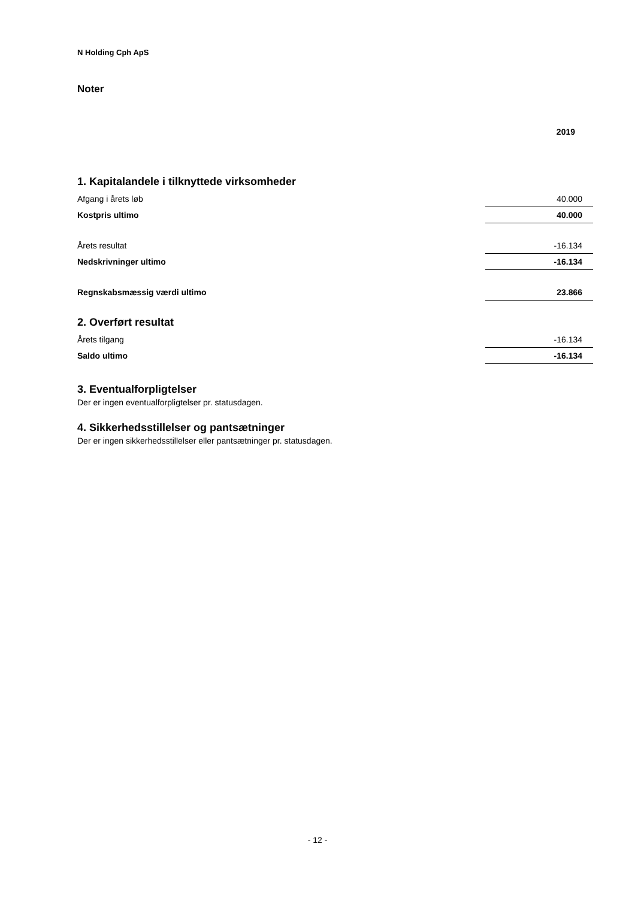N Holding Cph ApS
Noter
| | 2019 |
| 1. Kapitalandele i tilknyttede virksomheder | |
| Afgang i årets løb | 40.000 |
| Kostpris ultimo | 40.000 |
| Årets resultat | -16.134 |
| Nedskrivninger ultimo | -16.134 |
| Regnskabsmæssig værdi ultimo | 23.866 |
| 2. Overført resultat | |
| Årets tilgang | -16.134 |
| Saldo ultimo | -16.134 |
3. Eventualforpligtelser
Der er ingen eventualforpligtelser pr. statusdagen.
4. Sikkerhedsstillelser og pantsætninger
Der er ingen sikkerhedsstillelser eller pantsætninger pr. statusdagen.
- 12 -